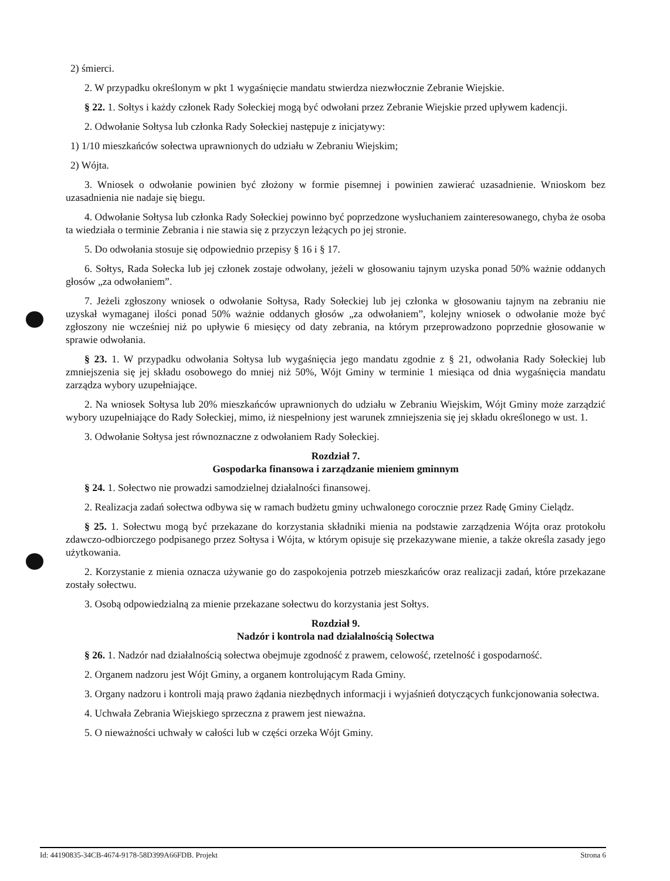2) śmierci.
2. W przypadku określonym w pkt 1 wygaśnięcie mandatu stwierdza niezwłocznie Zebranie Wiejskie.
§ 22. 1. Sołtys i każdy członek Rady Sołeckiej mogą być odwołani przez Zebranie Wiejskie przed upływem kadencji.
2. Odwołanie Sołtysa lub członka Rady Sołeckiej następuje z inicjatywy:
1) 1/10 mieszkańców sołectwa uprawnionych do udziału w Zebraniu Wiejskim;
2) Wójta.
3. Wniosek o odwołanie powinien być złożony w formie pisemnej i powinien zawierać uzasadnienie. Wnioskom bez uzasadnienia nie nadaje się biegu.
4. Odwołanie Sołtysa lub członka Rady Sołeckiej powinno być poprzedzone wysłuchaniem zainteresowanego, chyba że osoba ta wiedziała o terminie Zebrania i nie stawia się z przyczyn leżących po jej stronie.
5. Do odwołania stosuje się odpowiednio przepisy § 16 i § 17.
6. Sołtys, Rada Sołecka lub jej członek zostaje odwołany, jeżeli w głosowaniu tajnym uzyska ponad 50% ważnie oddanych głosów „za odwołaniem”.
7. Jeżeli zgłoszony wniosek o odwołanie Sołtysa, Rady Sołeckiej lub jej członka w głosowaniu tajnym na zebraniu nie uzyskał wymaganej ilości ponad 50% ważnie oddanych głosów „za odwołaniem”, kolejny wniosek o odwołanie może być zgłoszony nie wcześniej niż po upływie 6 miesięcy od daty zebrania, na którym przeprowadzono poprzednie głosowanie w sprawie odwołania.
§ 23. 1. W przypadku odwołania Sołtysa lub wygaśnięcia jego mandatu zgodnie z § 21, odwołania Rady Sołeckiej lub zmniejszenia się jej składu osobowego do mniej niż 50%, Wójt Gminy w terminie 1 miesiąca od dnia wygaśnięcia mandatu zarządza wybory uzupełniające.
2. Na wniosek Sołtysa lub 20% mieszkańców uprawnionych do udziału w Zebraniu Wiejskim, Wójt Gminy może zarządzić wybory uzupełniające do Rady Sołeckiej, mimo, iż niespełniony jest warunek zmniejszenia się jej składu określonego w ust. 1.
3. Odwołanie Sołtysa jest równoznaczne z odwołaniem Rady Sołeckiej.
Rozdział 7.
Gospodarka finansowa i zarządzanie mieniem gminnym
§ 24. 1. Sołectwo nie prowadzi samodzielnej działalności finansowej.
2. Realizacja zadań sołectwa odbywa się w ramach budżetu gminy uchwalonego corocznie przez Radę Gminy Cielądz.
§ 25. 1. Sołectwu mogą być przekazane do korzystania składniki mienia na podstawie zarządzenia Wójta oraz protokołu zdawczo-odbiorczego podpisanego przez Sołtysa i Wójta, w którym opisuje się przekazywane mienie, a także określa zasady jego użytkowania.
2. Korzystanie z mienia oznacza używanie go do zaspokojenia potrzeb mieszkańców oraz realizacji zadań, które przekazane zostały sołectwu.
3. Osobą odpowiedzialną za mienie przekazane sołectwu do korzystania jest Sołtys.
Rozdział 9.
Nadzór i kontrola nad działalnością Sołectwa
§ 26. 1. Nadzór nad działalnością sołectwa obejmuje zgodność z prawem, celowość, rzetelność i gospodarność.
2. Organem nadzoru jest Wójt Gminy, a organem kontrolującym Rada Gminy.
3. Organy nadzoru i kontroli mają prawo żądania niezbędnych informacji i wyjaśnień dotyczących funkcjonowania sołectwa.
4. Uchwała Zebrania Wiejskiego sprzeczna z prawem jest nieważna.
5. O nieważności uchwały w całości lub w części orzeka Wójt Gminy.
Id: 44190835-34CB-4674-9178-58D399A66FDB. Projekt Strona 6